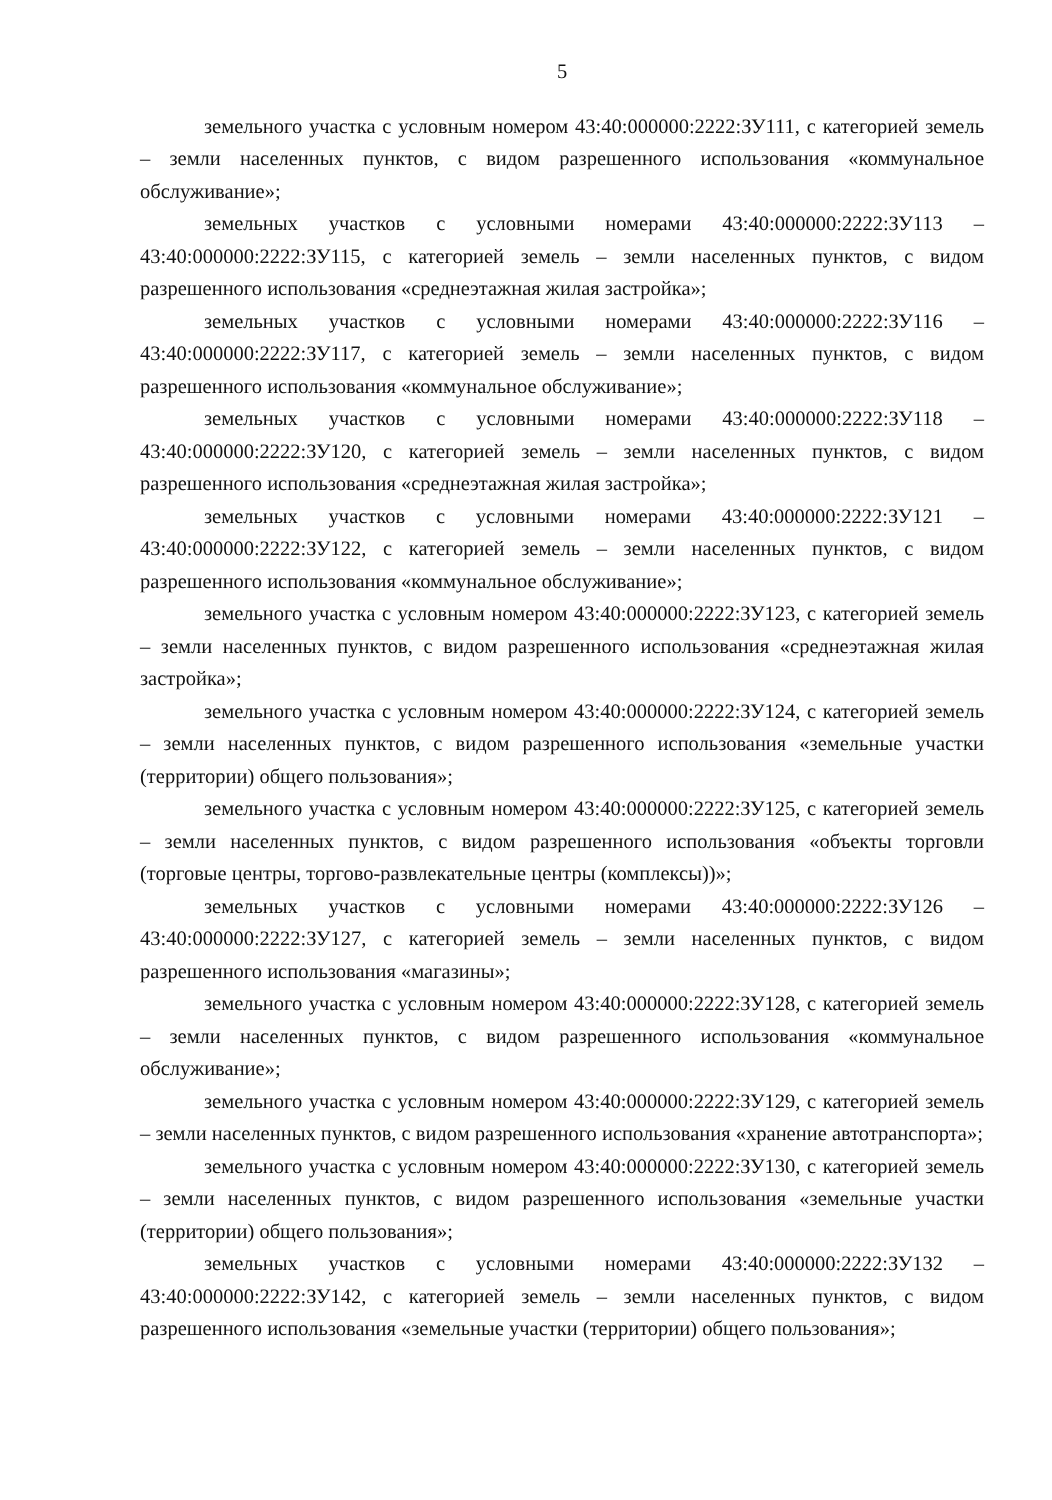5
земельного участка с условным номером 43:40:000000:2222:ЗУ111, с категорией земель – земли населенных пунктов, с видом разрешенного использования «коммунальное обслуживание»;
земельных участков с условными номерами 43:40:000000:2222:ЗУ113 – 43:40:000000:2222:ЗУ115, с категорией земель – земли населенных пунктов, с видом разрешенного использования «среднеэтажная жилая застройка»;
земельных участков с условными номерами 43:40:000000:2222:ЗУ116 – 43:40:000000:2222:ЗУ117, с категорией земель – земли населенных пунктов, с видом разрешенного использования «коммунальное обслуживание»;
земельных участков с условными номерами 43:40:000000:2222:ЗУ118 – 43:40:000000:2222:ЗУ120, с категорией земель – земли населенных пунктов, с видом разрешенного использования «среднеэтажная жилая застройка»;
земельных участков с условными номерами 43:40:000000:2222:ЗУ121 – 43:40:000000:2222:ЗУ122, с категорией земель – земли населенных пунктов, с видом разрешенного использования «коммунальное обслуживание»;
земельного участка с условным номером 43:40:000000:2222:ЗУ123, с категорией земель – земли населенных пунктов, с видом разрешенного использования «среднеэтажная жилая застройка»;
земельного участка с условным номером 43:40:000000:2222:ЗУ124, с категорией земель – земли населенных пунктов, с видом разрешенного использования «земельные участки (территории) общего пользования»;
земельного участка с условным номером 43:40:000000:2222:ЗУ125, с категорией земель – земли населенных пунктов, с видом разрешенного использования «объекты торговли (торговые центры, торгово-развлекательные центры (комплексы))»;
земельных участков с условными номерами 43:40:000000:2222:ЗУ126 – 43:40:000000:2222:ЗУ127, с категорией земель – земли населенных пунктов, с видом разрешенного использования «магазины»;
земельного участка с условным номером 43:40:000000:2222:ЗУ128, с категорией земель – земли населенных пунктов, с видом разрешенного использования «коммунальное обслуживание»;
земельного участка с условным номером 43:40:000000:2222:ЗУ129, с категорией земель – земли населенных пунктов, с видом разрешенного использования «хранение автотранспорта»;
земельного участка с условным номером 43:40:000000:2222:ЗУ130, с категорией земель – земли населенных пунктов, с видом разрешенного использования «земельные участки (территории) общего пользования»;
земельных участков с условными номерами 43:40:000000:2222:ЗУ132 – 43:40:000000:2222:ЗУ142, с категорией земель – земли населенных пунктов, с видом разрешенного использования «земельные участки (территории) общего пользования»;